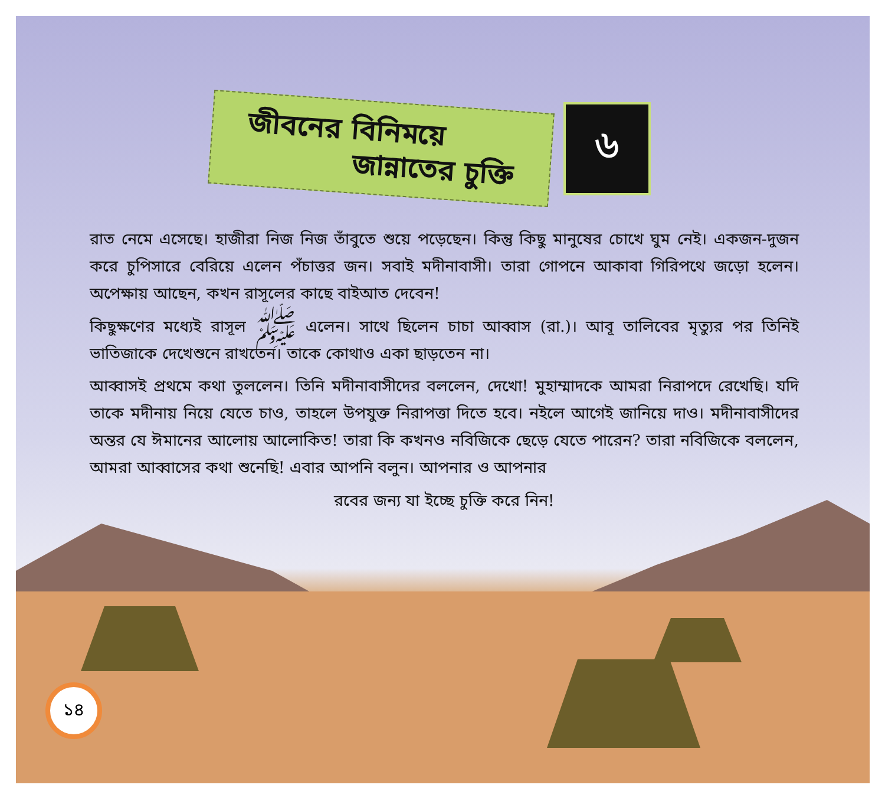জীবনের বিনিময়ে
জান্নাতের চুক্তি
৬
রাত নেমে এসেছে। হাজীরা নিজ নিজ তাঁবুতে শুয়ে পড়েছেন। কিন্তু কিছু মানুষের চোখে ঘুম নেই। একজন-দুজন করে চুপিসারে বেরিয়ে এলেন পঁচাত্তর জন। সবাই মদীনাবাসী। তারা গোপনে আকাবা গিরিপথে জড়ো হলেন। অপেক্ষায় আছেন, কখন রাসূলের কাছে বাইআত দেবেন!
কিছুক্ষণের মধ্যেই রাসূল ﷺ এলেন। সাথে ছিলেন চাচা আব্বাস (রা.)। আবূ তালিবের মৃত্যুর পর তিনিই ভাতিজাকে দেখেশুনে রাখতেন। তাকে কোথাও একা ছাড়তেন না।
আব্বাসই প্রথমে কথা তুললেন। তিনি মদীনাবাসীদের বললেন, দেখো! মুহাম্মাদকে আমরা নিরাপদে রেখেছি। যদি তাকে মদীনায় নিয়ে যেতে চাও, তাহলে উপযুক্ত নিরাপত্তা দিতে হবে। নইলে আগেই জানিয়ে দাও। মদীনাবাসীদের অন্তর যে ঈমানের আলোয় আলোকিত! তারা কি কখনও নবিজিকে ছেড়ে যেতে পারেন? তারা নবিজিকে বললেন, আমরা আব্বাসের কথা শুনেছি! এবার আপনি বলুন। আপনার ও আপনার
রবের জন্য যা ইচ্ছে চুক্তি করে নিন!
১৪